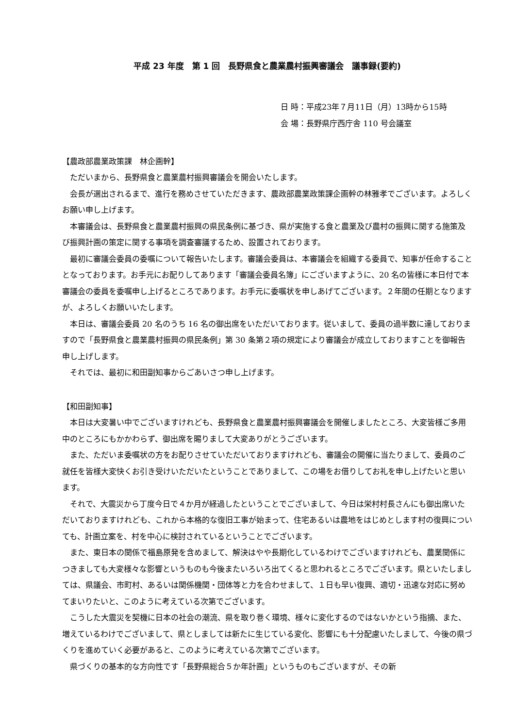平成 23 年度　第 1 回　長野県食と農業農村振興審議会　議事録(要約)
日 時：平成23年７月11日（月）13時から15時
会 場：長野県庁西庁舎 110 号会議室
【農政部農業政策課　林企画幹】
ただいまから、長野県食と農業農村振興審議会を開会いたします。
会長が選出されるまで、進行を務めさせていただきます、農政部農業政策課企画幹の林雅孝でございます。よろしくお願い申し上げます。
本審議会は、長野県食と農業農村振興の県民条例に基づき、県が実施する食と農業及び農村の振興に関する施策及び振興計画の策定に関する事項を調査審議するため、設置されております。
最初に審議会委員の委嘱について報告いたします。審議会委員は、本審議会を組織する委員で、知事が任命することとなっております。お手元にお配りしてあります「審議会委員名簿」にございますように、20 名の皆様に本日付で本審議会の委員を委嘱申し上げるところであります。お手元に委嘱状を申しあげてございます。２年間の任期となりますが、よろしくお願いいたします。
本日は、審議会委員 20 名のうち 16 名の御出席をいただいております。従いまして、委員の過半数に達しておりますので「長野県食と農業農村振興の県民条例」第 30 条第２項の規定により審議会が成立しておりますことを御報告申し上げします。
それでは、最初に和田副知事からごあいさつ申し上げます。
【和田副知事】
本日は大変暑い中でございますけれども、長野県食と農業農村振興審議会を開催しましたところ、大変皆様ご多用中のところにもかかわらず、御出席を賜りまして大変ありがとうございます。
また、ただいま委嘱状の方をお配りさせていただいておりますけれども、審議会の開催に当たりまして、委員のご就任を皆様大変快くお引き受けいただいたということでありまして、この場をお借りしてお礼を申し上げたいと思います。
それで、大震災から丁度今日で４か月が経過したということでございまして、今日は栄村村長さんにも御出席いただいておりますけれども、これから本格的な復旧工事が始まって、住宅あるいは農地をはじめとします村の復興についても、計画立案を、村を中心に検討されているということでございます。
また、東日本の関係で福島原発を含めまして、解決はやや長期化しているわけでございますけれども、農業関係につきましても大変様々な影響というものも今後またいろいろ出てくると思われるところでございます。県といたしましては、県議会、市町村、あるいは関係機関・団体等と力を合わせまして、１日も早い復興、適切・迅速な対応に努めてまいりたいと、このように考えている次第でございます。
こうした大震災を契機に日本の社会の潮流、県を取り巻く環境、様々に変化するのではないかという指摘、また、増えているわけでございまして、県としましては新たに生じている変化、影響にも十分配慮いたしまして、今後の県づくりを進めていく必要があると、このように考えている次第でございます。
県づくりの基本的な方向性です「長野県総合５か年計画」というものもございますが、その新